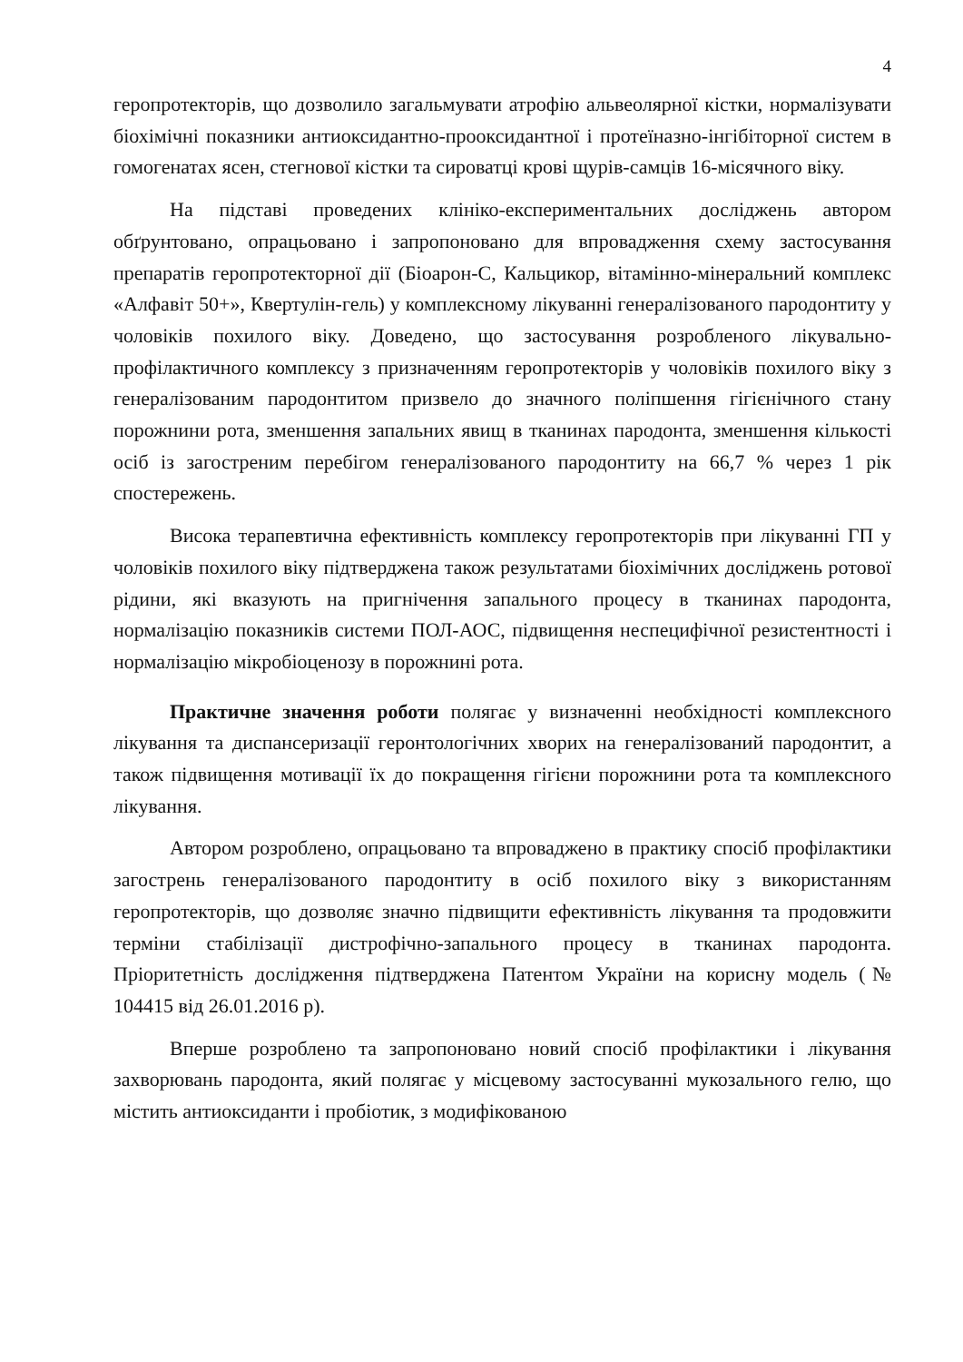4
геропротекторів, що дозволило загальмувати атрофію альвеолярної кістки, нормалізувати біохімічні показники антиоксидантно-прооксидантної і протеїназно-інгібіторної систем в гомогенатах ясен, стегнової кістки та сироватці крові щурів-самців 16-місячного віку.
На підставі проведених клініко-експериментальних досліджень автором обґрунтовано, опрацьовано і запропоновано для впровадження схему застосування препаратів геропротекторної дії (Біоарон-С, Кальцикор, вітамінно-мінеральний комплекс «Алфавіт 50+», Квертулін-гель) у комплексному лікуванні генералізованого пародонтиту у чоловіків похилого віку. Доведено, що застосування розробленого лікувально-профілактичного комплексу з призначенням геропротекторів у чоловіків похилого віку з генералізованим пародонтитом призвело до значного поліпшення гігієнічного стану порожнини рота, зменшення запальних явищ в тканинах пародонта, зменшення кількості осіб із загостреним перебігом генералізованого пародонтиту на 66,7 % через 1 рік спостережень.
Висока терапевтична ефективність комплексу геропротекторів при лікуванні ГП у чоловіків похилого віку підтверджена також результатами біохімічних досліджень ротової рідини, які вказують на пригнічення запального процесу в тканинах пародонта, нормалізацію показників системи ПОЛ-АОС, підвищення неспецифічної резистентності і нормалізацію мікробіоценозу в порожнині рота.
Практичне значення роботи полягає у визначенні необхідності комплексного лікування та диспансеризації геронтологічних хворих на генералізований пародонтит, а також підвищення мотивації їх до покращення гігієни порожнини рота та комплексного лікування.
Автором розроблено, опрацьовано та впроваджено в практику спосіб профілактики загострень генералізованого пародонтиту в осіб похилого віку з використанням геропротекторів, що дозволяє значно підвищити ефективність лікування та продовжити терміни стабілізації дистрофічно-запального процесу в тканинах пародонта. Пріоритетність дослідження підтверджена Патентом України на корисну модель (№ 104415 від 26.01.2016 р).
Вперше розроблено та запропоновано новий спосіб профілактики і лікування захворювань пародонта, який полягає у місцевому застосуванні мукозального гелю, що містить антиоксиданти і пробіотик, з модифікованою